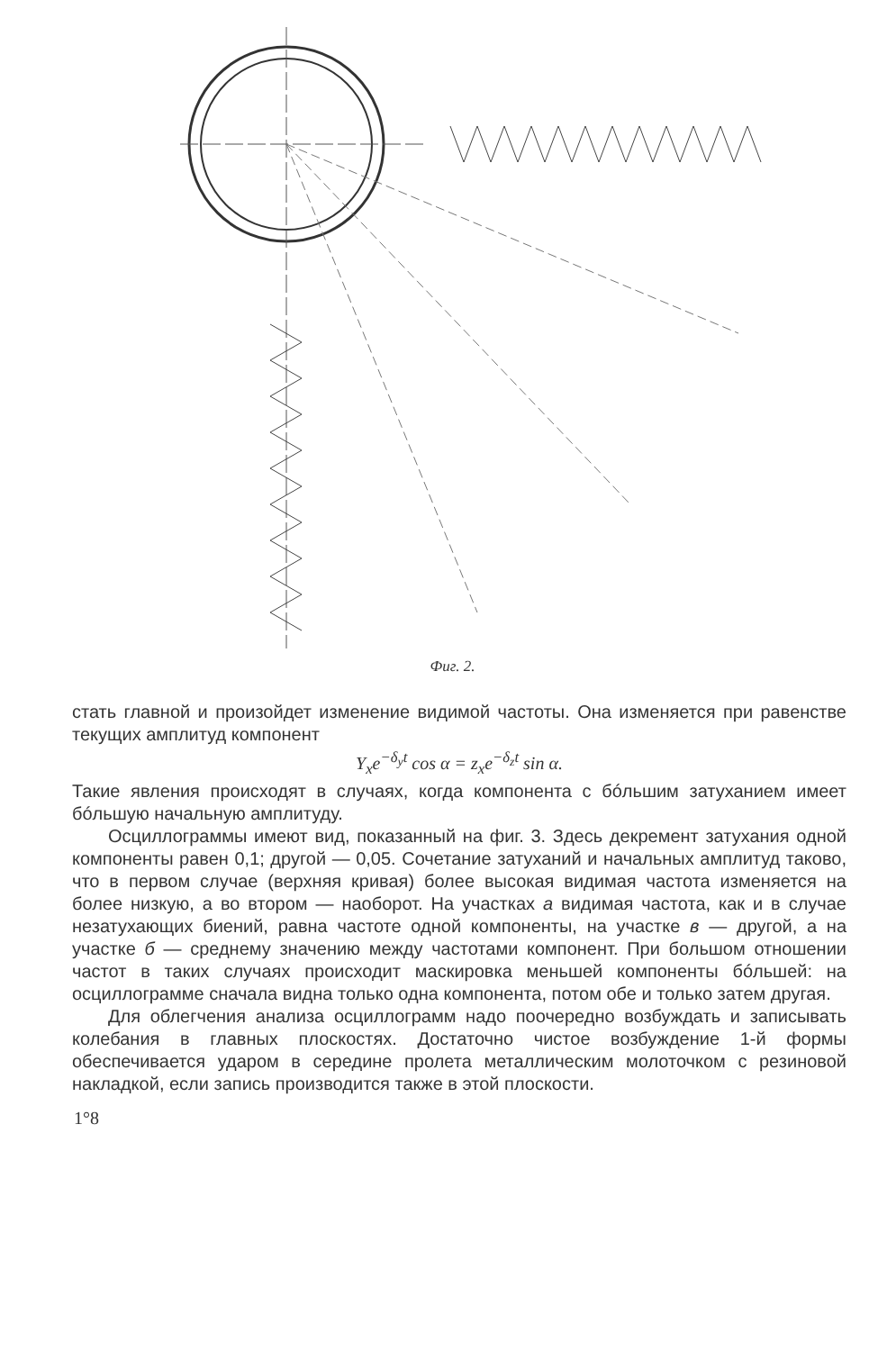Фиг. 2.
стать главной и произойдет изменение видимой частоты. Она изменяется при равенстве текущих амплитуд компонент
Y<sub>x</sub>e<sup>−δ<sub>y</sub>t</sup> cos α = z<sub>x</sub>e<sup>−δ<sub>z</sub>t</sup> sin α.
Такие явления происходят в случаях, когда компонента с бóльшим затуханием имеет бóльшую начальную амплитуду.
Осциллограммы имеют вид, показанный на фиг. 3. Здесь декремент затухания одной компоненты равен 0,1; другой — 0,05. Сочетание затуханий и начальных амплитуд таково, что в первом случае (верхняя кривая) более высокая видимая частота изменяется на более низкую, а во втором — наоборот. На участках а видимая частота, как и в случае незатухающих биений, равна частоте одной компоненты, на участке в — другой, а на участке б — среднему значению между частотами компонент. При большом отношении частот в таких случаях происходит маскировка меньшей компоненты бóльшей: на осциллограмме сначала видна только одна компонента, потом обе и только затем другая.
Для облегчения анализа осциллограмм надо поочередно возбуждать и записывать колебания в главных плоскостях. Достаточно чистое возбуждение 1-й формы обеспечивается ударом в середине пролета металлическим молоточком с резиновой накладкой, если запись производится также в этой плоскости.
1°8